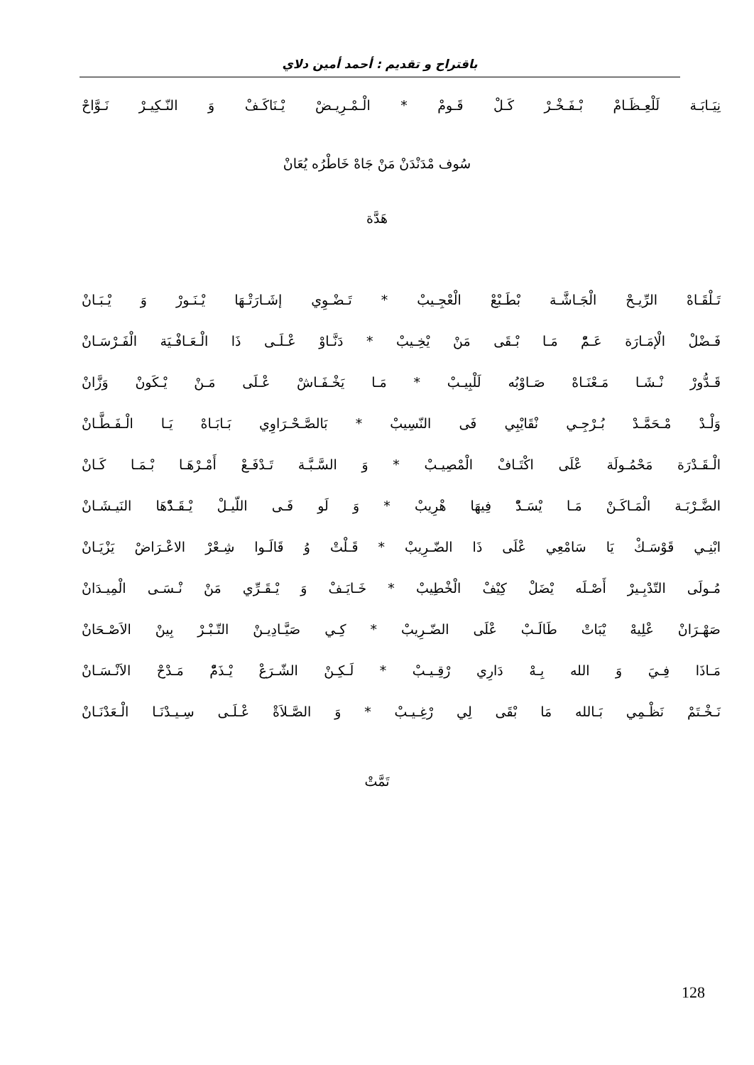باقتراح و تقديم : أحمد أمين دلاي
نِيَـابَـة لَلْعِـظَـامْ بْـفَـخْـرْ كَـلْ قَـومْ * الْـمْـرِيـضْ يْـنَاكَـفْ وَ النّـكِيـرْ نَـوَّاحْ
سُوف مْدَنْدَنْ مَنْ جَاهْ خَاطْرُه يُعَانْ
هَدَّة
تَـلْقَـاهْ الرِّيـحْ الْجَـاشَّـة بْطَـبْعْ الْعْجِـيبْ * تَـضْـوِي إشَـارَتْـهَا يْـنَـورْ وَ يْـبَـانْ
فَـضْلْ الْإمَـارَة عَـمّْ مَـا بْـقَى مَنْ يْخِـيبْ * دَنَّـاوْ عْـلَـى ذَا الْـعَـافْـيَة الْفَـرْسَـانْ
قَـدُّورْ نْـشَـا مَـعْنَـاهْ صَـاوْبُه لَلْبِيـبْ * مَـا يَخْـفَـاشْ عْـلَى مَـنْ يْـكَونْ وَزَّانْ
وَلْـدْ مْـحَمَّـدْ بُـرْجِـي نْقَايْبِي فَى النّسِيبْ * بَالصَّـحْـرَاوِي بَـابَـاهْ يَـا الْـفَـطَّـانْ
الْـقَـدْرَة مَحْمُـولَة عْلَى اكْتَـافْ الْمْصِيـبْ * وَ السَّـبَّـة تَـدْفَـعْ أَمْـرْهَـا بْـمَـا كَـانْ
الضَّـرْبَـة الْمَـاكَـنْ مَـا يْسَـدّْ فِيهَا هْرِيبْ * وَ لَو فَـى اللّيـلْ يْـقَـدّْهَا النَيـشَـانْ
ابْنِـي قَوْسَـكْ يَا سَامْعِي عْلَى ذَا الضّـرِيبْ * قَـلْتْ وُ قَالَـوا شِـعْرْ الاعْـرَاضْ يَزْيَـانْ
مُـولَى التّدْبِـيرْ أَصْـلَه يْضَلْ كِيْفْ الْخْطِيبْ * خَـايَـفْ وَ يْـقَـرِّي مَنْ نْـسَـى الْمِيـدَانْ
صَهْـرَانْ عْلِيهْ يْبَاتْ طَالَـبْ عْلَى الضّـرِيبْ * كِـي صَيَّـادِيـنْ التّـبْـرْ بِينْ الاَصْـحَانْ
مَـاذَا فِـيَ وَ الله بِـهْ دَارِي رْقِـيـبْ * لَـكِـنْ الشّـرَعْ يْـذَمّْ مَـدْحْ الاَنْـسَـانْ
نَـخْـتَمْ نَظْـمِي بَـالله مَا بْقَى لِي رْغِـيـبْ * وَ الصَّـلاَةْ عْـلَـى سِـيـدْنَـا الْـعَدْنَـانْ
تَمَّتْ
128